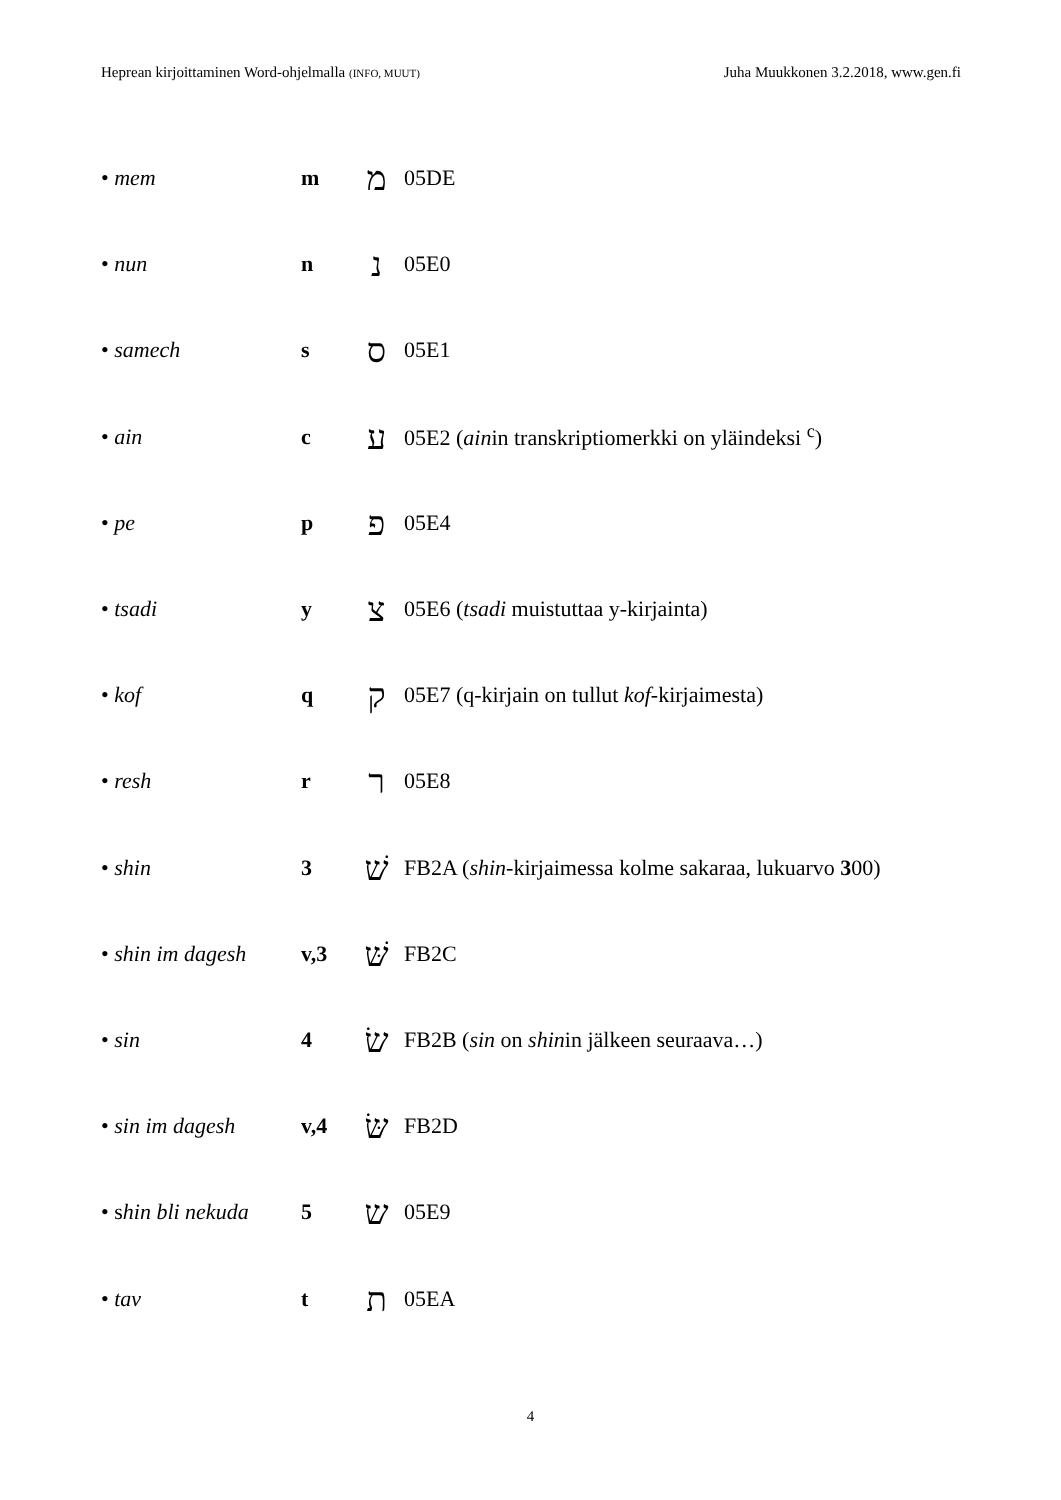Heprean kirjoittaminen Word-ohjelmalla (INFO, MUUT) Juha Muukkonen 3.2.2018, www.gen.fi
• mem m מ 05DE
• nun n נ 05E0
• samech s ס 05E1
• ain c ע 05E2 (ainin transkriptiomerkki on yläindeksi <sup>c</sup>)
• pe p פ 05E4
• tsadi y צ 05E6 (tsadi muistuttaa y-kirjainta)
• kof q ק 05E7 (q-kirjain on tullut kof-kirjaimesta)
• resh r ר 05E8
• shin 3 שׁ FB2A (shin-kirjaimessa kolme sakaraa, lukuarvo 300)
• shin im dagesh v,3 שּׁ FB2C
• sin 4 שׂ FB2B (sin on shinin jälkeen seuraava…)
• sin im dagesh v,4 שּׂ FB2D
• shin bli nekuda 5 ש 05E9
• tav t ת 05EA
4